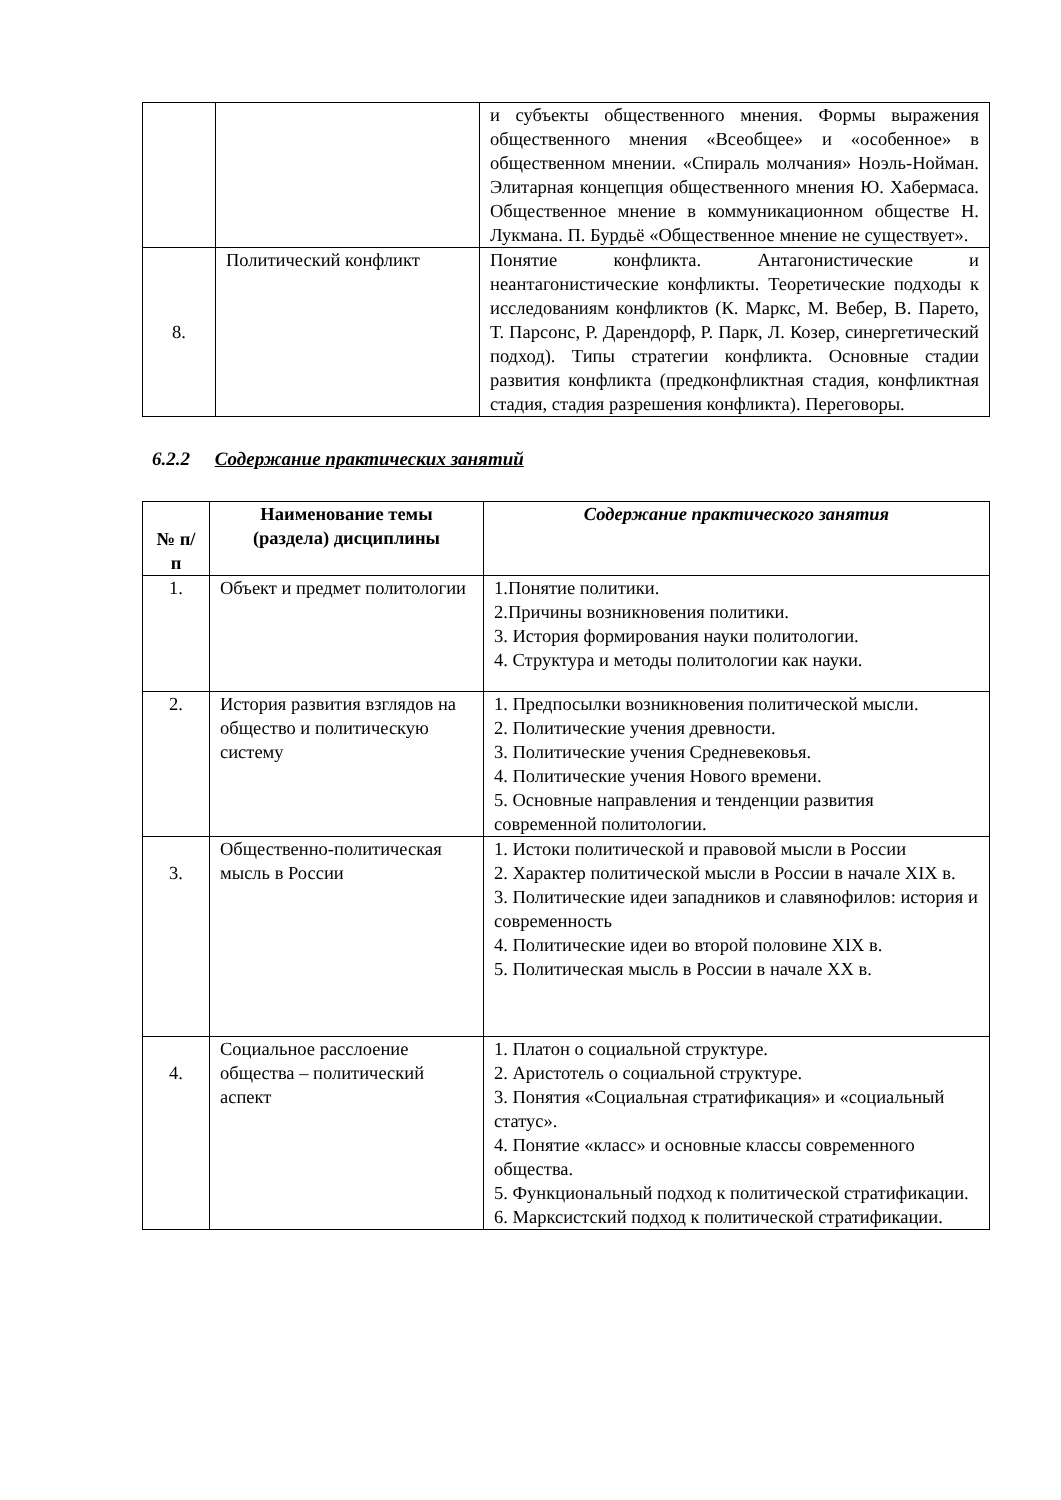| | | и субъекты общественного мнения. Формы выражения общественного мнения «Всеобщее» и «особенное» в общественном мнении. «Спираль молчания» Ноэль-Нойман. Элитарная концепция общественного мнения Ю. Хабермаса. Общественное мнение в коммуникационном обществе Н. Лукмана. П. Бурдьё «Общественное мнение не существует». |
| 8. | Политический конфликт | Понятие конфликта. Антагонистические и неантагонистические конфликты. Теоретические подходы к исследованиям конфликтов (К. Маркс, М. Вебер, В. Парето, Т. Парсонс, Р. Дарендорф, Р. Парк, Л. Козер, синергетический подход). Типы стратегии конфликта. Основные стадии развития конфликта (предконфликтная стадия, конфликтная стадия, стадия разрешения конфликта). Переговоры. |
6.2.2 Содержание практических занятий
| № п/п | Наименование темы (раздела) дисциплины | Содержание практического занятия |
| --- | --- | --- |
| 1. | Объект и предмет политологии | 1.Понятие политики. 2.Причины возникновения политики. 3. История формирования науки политологии. 4. Структура и методы политологии как науки. |
| 2. | История развития взглядов на общество и политическую систему | 1. Предпосылки возникновения политической мысли. 2. Политические учения древности. 3. Политические учения Средневековья. 4. Политические учения Нового времени. 5. Основные направления и тенденции развития современной политологии. |
| 3. | Общественно-политическая мысль в России | 1. Истоки политической и правовой мысли в России 2. Характер политической мысли в России в начале XIX в. 3. Политические идеи западников и славянофилов: история и современность 4. Политические идеи во второй половине XIX в. 5. Политическая мысль в России в начале XX в. |
| 4. | Социальное расслоение общества – политический аспект | 1. Платон о социальной структуре. 2. Аристотель о социальной структуре. 3. Понятия «Социальная стратификация» и «социальный статус». 4. Понятие «класс» и основные классы современного общества. 5. Функциональный подход к политической стратификации. 6. Марксистский подход к политической стратификации. |